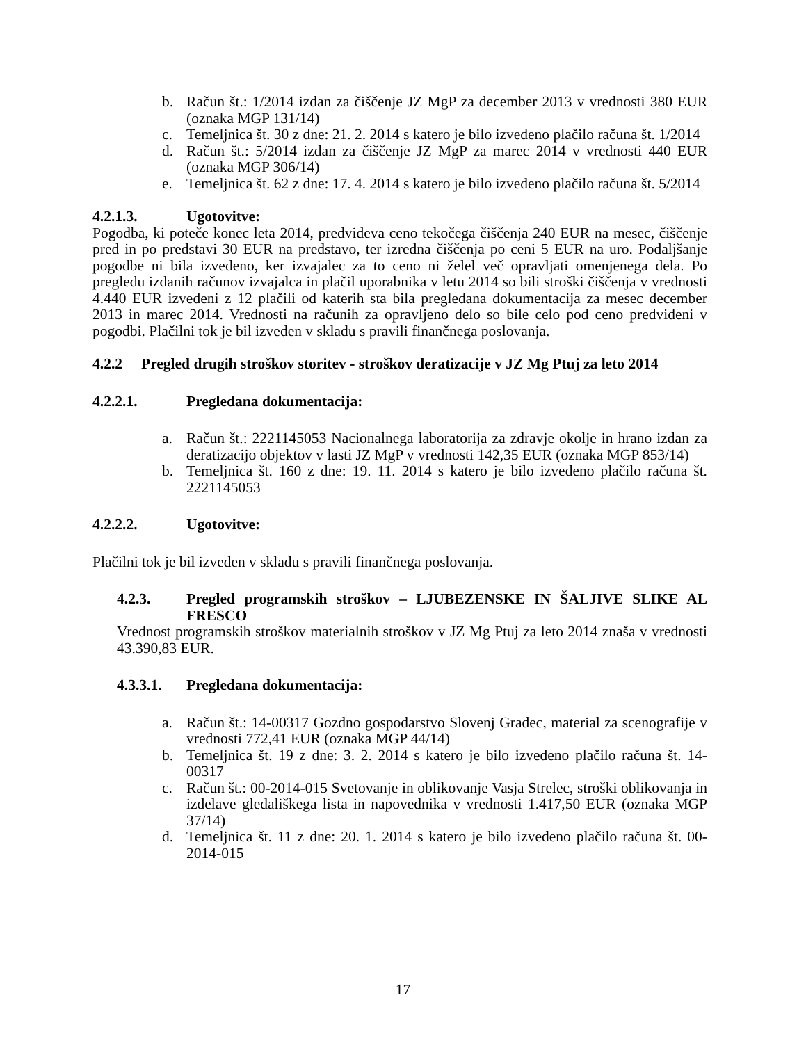b. Račun št.: 1/2014 izdan za čiščenje JZ MgP za december 2013 v vrednosti 380 EUR (oznaka MGP 131/14)
c. Temeljnica št. 30 z dne: 21. 2. 2014 s katero je bilo izvedeno plačilo računa št. 1/2014
d. Račun št.: 5/2014 izdan za čiščenje JZ MgP za marec 2014 v vrednosti 440 EUR (oznaka MGP 306/14)
e. Temeljnica št. 62 z dne: 17. 4. 2014 s katero je bilo izvedeno plačilo računa št. 5/2014
4.2.1.3. Ugotovitve:
Pogodba, ki poteče konec leta 2014, predvideva ceno tekočega čiščenja 240 EUR na mesec, čiščenje pred in po predstavi 30 EUR na predstavo, ter izredna čiščenja po ceni 5 EUR na uro. Podaljšanje pogodbe ni bila izvedeno, ker izvajalec za to ceno ni želel več opravljati omenjenega dela. Po pregledu izdanih računov izvajalca in plačil uporabnika v letu 2014 so bili stroški čiščenja v vrednosti 4.440 EUR izvedeni z 12 plačili od katerih sta bila pregledana dokumentacija za mesec december 2013 in marec 2014. Vrednosti na računih za opravljeno delo so bile celo pod ceno predvideni v pogodbi. Plačilni tok je bil izveden v skladu s pravili finančnega poslovanja.
4.2.2 Pregled drugih stroškov storitev - stroškov deratizacije v JZ Mg Ptuj za leto 2014
4.2.2.1. Pregledana dokumentacija:
a. Račun št.: 2221145053 Nacionalnega laboratorija za zdravje okolje in hrano izdan za deratizacijo objektov v lasti JZ MgP v vrednosti 142,35 EUR (oznaka MGP 853/14)
b. Temeljnica št. 160 z dne: 19. 11. 2014 s katero je bilo izvedeno plačilo računa št. 2221145053
4.2.2.2. Ugotovitve:
Plačilni tok je bil izveden v skladu s pravili finančnega poslovanja.
4.2.3. Pregled programskih stroškov – LJUBEZENSKE IN ŠALJIVE SLIKE AL FRESCO
Vrednost programskih stroškov materialnih stroškov v JZ Mg Ptuj za leto 2014 znaša v vrednosti 43.390,83 EUR.
4.3.3.1. Pregledana dokumentacija:
a. Račun št.: 14-00317 Gozdno gospodarstvo Slovenj Gradec, material za scenografije v vrednosti 772,41 EUR (oznaka MGP 44/14)
b. Temeljnica št. 19 z dne: 3. 2. 2014 s katero je bilo izvedeno plačilo računa št. 14-00317
c. Račun št.: 00-2014-015 Svetovanje in oblikovanje Vasja Strelec, stroški oblikovanja in izdelave gledališkega lista in napovednika v vrednosti 1.417,50 EUR (oznaka MGP 37/14)
d. Temeljnica št. 11 z dne: 20. 1. 2014 s katero je bilo izvedeno plačilo računa št. 00-2014-015
17